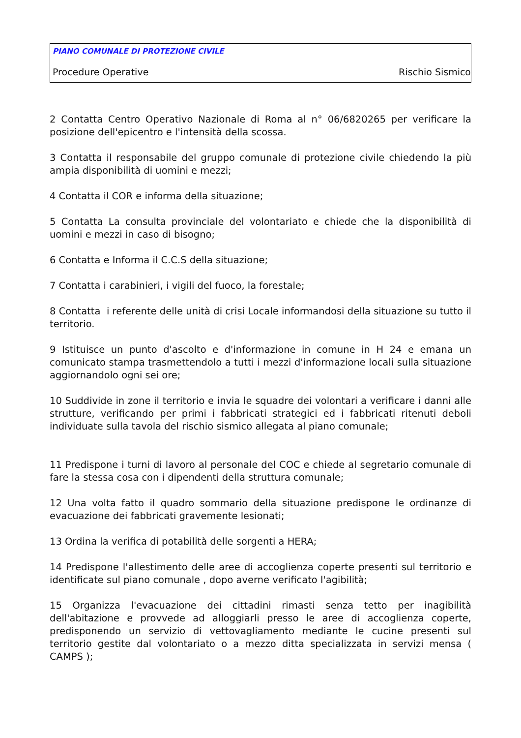PIANO COMUNALE DI PROTEZIONE CIVILE
Procedure Operative Rischio Sismico
2 Contatta Centro Operativo Nazionale di Roma al n° 06/6820265 per verificare la posizione dell'epicentro e l'intensità della scossa.
3 Contatta il responsabile del gruppo comunale di protezione civile chiedendo la più ampia disponibilità di uomini e mezzi;
4 Contatta il COR e informa della situazione;
5 Contatta La consulta provinciale del volontariato e chiede che la disponibilità di uomini e mezzi in caso di bisogno;
6 Contatta e Informa il C.C.S della situazione;
7 Contatta i carabinieri, i vigili del fuoco, la forestale;
8 Contatta i referente delle unità di crisi Locale informandosi della situazione su tutto il territorio.
9 Istituisce un punto d'ascolto e d'informazione in comune in H 24 e emana un comunicato stampa trasmettendolo a tutti i mezzi d'informazione locali sulla situazione aggiornandolo ogni sei ore;
10 Suddivide in zone il territorio e invia le squadre dei volontari a verificare i danni alle strutture, verificando per primi i fabbricati strategici ed i fabbricati ritenuti deboli individuate sulla tavola del rischio sismico allegata al piano comunale;
11 Predispone i turni di lavoro al personale del COC e chiede al segretario comunale di fare la stessa cosa con i dipendenti della struttura comunale;
12 Una volta fatto il quadro sommario della situazione predispone le ordinanze di evacuazione dei fabbricati gravemente lesionati;
13 Ordina la verifica di potabilità delle sorgenti a HERA;
14 Predispone l'allestimento delle aree di accoglienza coperte presenti sul territorio e identificate sul piano comunale , dopo averne verificato l'agibilità;
15 Organizza l'evacuazione dei cittadini rimasti senza tetto per inagibilità dell'abitazione e provvede ad alloggiarli presso le aree di accoglienza coperte, predisponendo un servizio di vettovagliamento mediante le cucine presenti sul territorio gestite dal volontariato o a mezzo ditta specializzata in servizi mensa ( CAMPS );